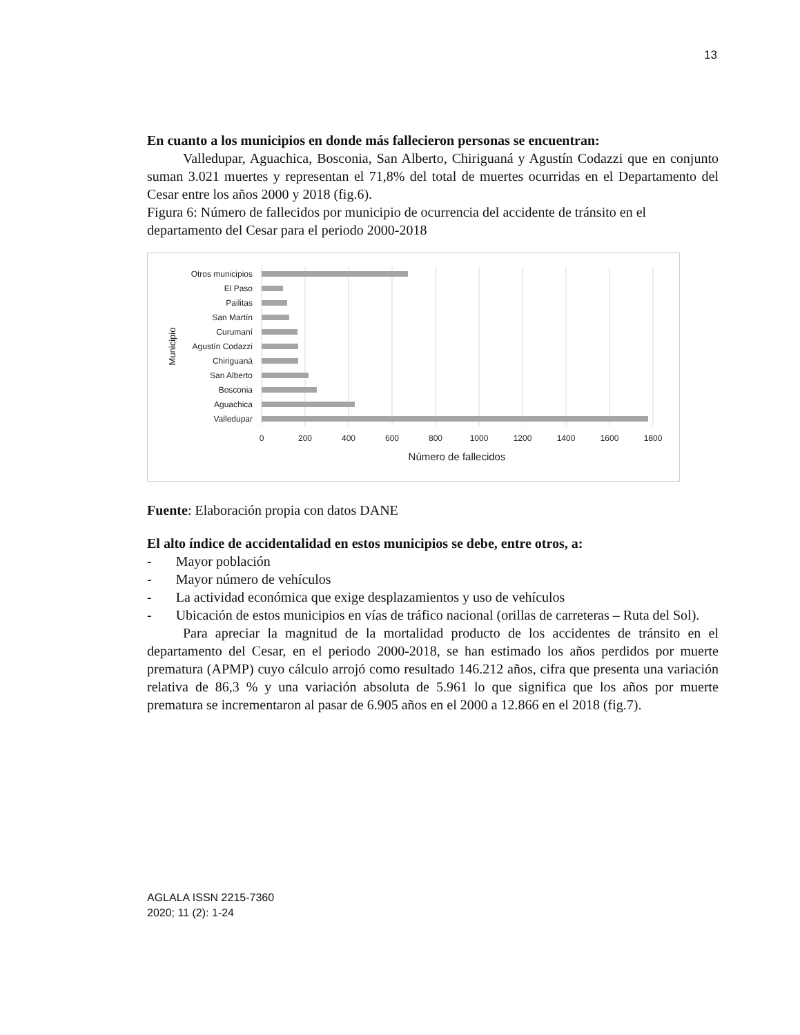13
En cuanto a los municipios en donde más fallecieron personas se encuentran:
Valledupar, Aguachica, Bosconia, San Alberto, Chiriguaná y Agustín Codazzi que en conjunto suman 3.021 muertes y representan el 71,8% del total de muertes ocurridas en el Departamento del Cesar entre los años 2000 y 2018 (fig.6).
Figura 6: Número de fallecidos por municipio de ocurrencia del accidente de tránsito en el departamento del Cesar para el periodo 2000-2018
Otros municipios
El Paso
Pailitas
San Martín
Curumaní
Agustín Codazzi
Chiriguaná
San Alberto
Bosconia
Aguachica
Valledupar
0
200
400
600
800
1000
1200
1400
1600
1800
Número de fallecidos
Municipio
Fuente: Elaboración propia con datos DANE
El alto índice de accidentalidad en estos municipios se debe, entre otros, a:
- Mayor población
- Mayor número de vehículos
- La actividad económica que exige desplazamientos y uso de vehículos
- Ubicación de estos municipios en vías de tráfico nacional (orillas de carreteras – Ruta del Sol).
Para apreciar la magnitud de la mortalidad producto de los accidentes de tránsito en el departamento del Cesar, en el periodo 2000-2018, se han estimado los años perdidos por muerte prematura (APMP) cuyo cálculo arrojó como resultado 146.212 años, cifra que presenta una variación relativa de 86,3 % y una variación absoluta de 5.961 lo que significa que los años por muerte prematura se incrementaron al pasar de 6.905 años en el 2000 a 12.866 en el 2018 (fig.7).
AGLALA ISSN 2215-7360
2020; 11 (2): 1-24